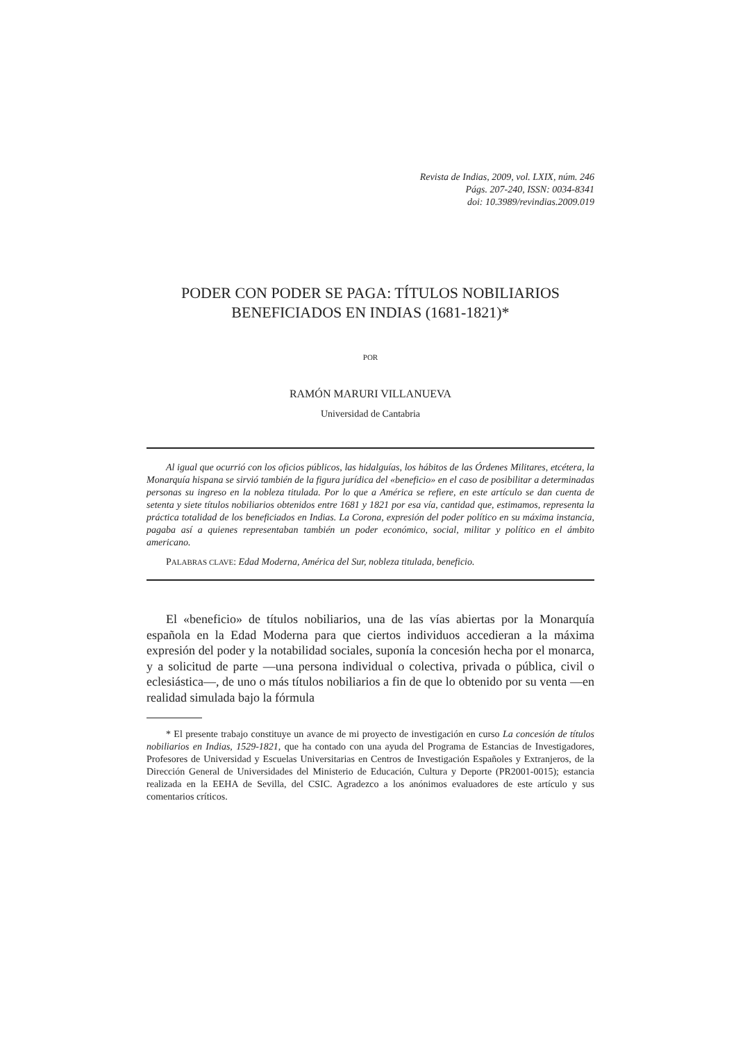Revista de Indias, 2009, vol. LXIX, núm. 246
Págs. 207-240, ISSN: 0034-8341
doi: 10.3989/revindias.2009.019
PODER CON PODER SE PAGA: TÍTULOS NOBILIARIOS
BENEFICIADOS EN INDIAS (1681-1821)*
POR
RAMÓN MARURI VILLANUEVA
Universidad de Cantabria
Al igual que ocurrió con los oficios públicos, las hidalguías, los hábitos de las Órdenes Militares, etcétera, la Monarquía hispana se sirvió también de la figura jurídica del «beneficio» en el caso de posibilitar a determinadas personas su ingreso en la nobleza titulada. Por lo que a América se refiere, en este artículo se dan cuenta de setenta y siete títulos nobiliarios obtenidos entre 1681 y 1821 por esa vía, cantidad que, estimamos, representa la práctica totalidad de los beneficiados en Indias. La Corona, expresión del poder político en su máxima instancia, pagaba así a quienes representaban también un poder económico, social, militar y político en el ámbito americano.
PALABRAS CLAVE: Edad Moderna, América del Sur, nobleza titulada, beneficio.
El «beneficio» de títulos nobiliarios, una de las vías abiertas por la Monarquía española en la Edad Moderna para que ciertos individuos accedieran a la máxima expresión del poder y la notabilidad sociales, suponía la concesión hecha por el monarca, y a solicitud de parte —una persona individual o colectiva, privada o pública, civil o eclesiástica—, de uno o más títulos nobiliarios a fin de que lo obtenido por su venta —en realidad simulada bajo la fórmula
* El presente trabajo constituye un avance de mi proyecto de investigación en curso La concesión de títulos nobiliarios en Indias, 1529-1821, que ha contado con una ayuda del Programa de Estancias de Investigadores, Profesores de Universidad y Escuelas Universitarias en Centros de Investigación Españoles y Extranjeros, de la Dirección General de Universidades del Ministerio de Educación, Cultura y Deporte (PR2001-0015); estancia realizada en la EEHA de Sevilla, del CSIC. Agradezco a los anónimos evaluadores de este artículo y sus comentarios críticos.